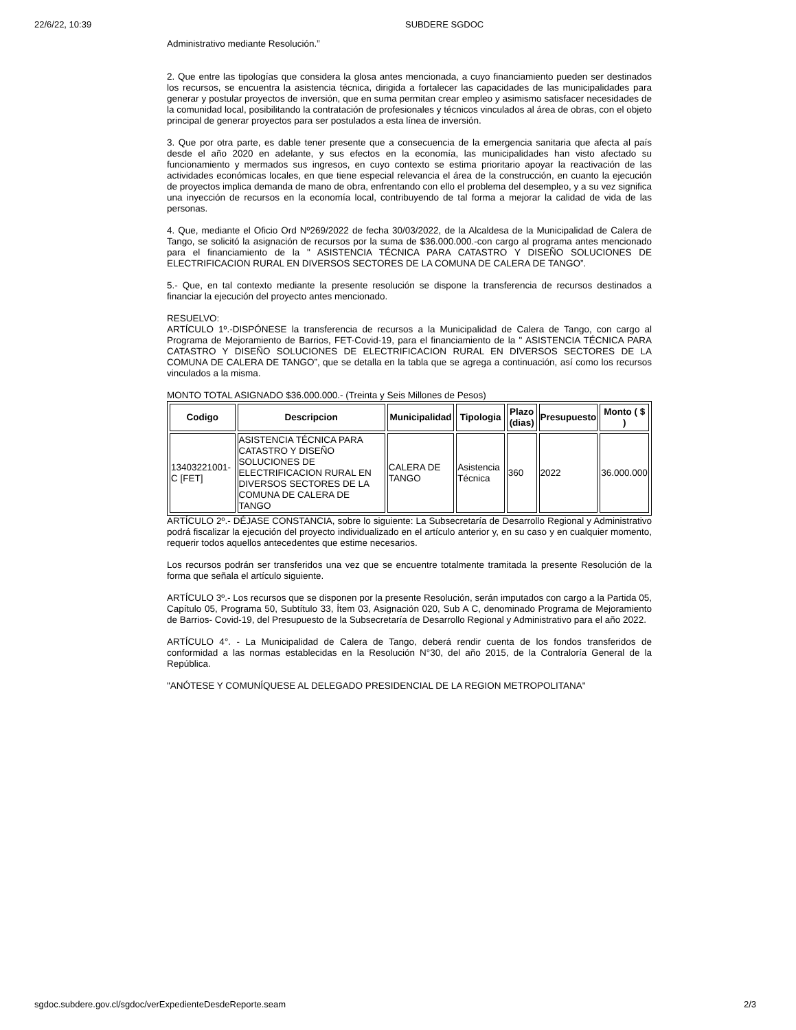22/6/22, 10:39 SUBDERE SGDOC
Administrativo mediante Resolución.”
2. Que entre las tipologías que considera la glosa antes mencionada, a cuyo financiamiento pueden ser destinados los recursos, se encuentra la asistencia técnica, dirigida a fortalecer las capacidades de las municipalidades para generar y postular proyectos de inversión, que en suma permitan crear empleo y asimismo satisfacer necesidades de la comunidad local, posibilitando la contratación de profesionales y técnicos vinculados al área de obras, con el objeto principal de generar proyectos para ser postulados a esta línea de inversión.
3. Que por otra parte, es dable tener presente que a consecuencia de la emergencia sanitaria que afecta al país desde el año 2020 en adelante, y sus efectos en la economía, las municipalidades han visto afectado su funcionamiento y mermados sus ingresos, en cuyo contexto se estima prioritario apoyar la reactivación de las actividades económicas locales, en que tiene especial relevancia el área de la construcción, en cuanto la ejecución de proyectos implica demanda de mano de obra, enfrentando con ello el problema del desempleo, y a su vez significa una inyección de recursos en la economía local, contribuyendo de tal forma a mejorar la calidad de vida de las personas.
4. Que, mediante el Oficio Ord Nº269/2022 de fecha 30/03/2022, de la Alcaldesa de la Municipalidad de Calera de Tango, se solicitó la asignación de recursos por la suma de $36.000.000.-con cargo al programa antes mencionado para el financiamiento de la " ASISTENCIA TÉCNICA PARA CATASTRO Y DISEÑO SOLUCIONES DE ELECTRIFICACION RURAL EN DIVERSOS SECTORES DE LA COMUNA DE CALERA DE TANGO”.
5.- Que, en tal contexto mediante la presente resolución se dispone la transferencia de recursos destinados a financiar la ejecución del proyecto antes mencionado.
RESUELVO:
ARTÍCULO 1º.-DISPÓNESE la transferencia de recursos a la Municipalidad de Calera de Tango, con cargo al Programa de Mejoramiento de Barrios, FET-Covid-19, para el financiamiento de la " ASISTENCIA TÉCNICA PARA CATASTRO Y DISEÑO SOLUCIONES DE ELECTRIFICACION RURAL EN DIVERSOS SECTORES DE LA COMUNA DE CALERA DE TANGO”, que se detalla en la tabla que se agrega a continuación, así como los recursos vinculados a la misma.
MONTO TOTAL ASIGNADO $36.000.000.- (Treinta y Seis Millones de Pesos)
| Codigo | Descripcion | Municipalidad | Tipologia | Plazo (dias) | Presupuesto | Monto ( $ ) |
| --- | --- | --- | --- | --- | --- | --- |
| 13403221001-C [FET] | ASISTENCIA TÉCNICA PARA CATASTRO Y DISEÑO SOLUCIONES DE ELECTRIFICACION RURAL EN DIVERSOS SECTORES DE LA COMUNA DE CALERA DE TANGO | CALERA DE TANGO | Asistencia Técnica | 360 | 2022 | 36.000.000 |
ARTÍCULO 2º.- DÉJASE CONSTANCIA, sobre lo siguiente: La Subsecretaría de Desarrollo Regional y Administrativo podrá fiscalizar la ejecución del proyecto individualizado en el artículo anterior y, en su caso y en cualquier momento, requerir todos aquellos antecedentes que estime necesarios.
Los recursos podrán ser transferidos una vez que se encuentre totalmente tramitada la presente Resolución de la forma que señala el artículo siguiente.
ARTÍCULO 3º.- Los recursos que se disponen por la presente Resolución, serán imputados con cargo a la Partida 05, Capítulo 05, Programa 50, Subtítulo 33, Ítem 03, Asignación 020, Sub A C, denominado Programa de Mejoramiento de Barrios- Covid-19, del Presupuesto de la Subsecretaría de Desarrollo Regional y Administrativo para el año 2022.
ARTÍCULO 4°. - La Municipalidad de Calera de Tango, deberá rendir cuenta de los fondos transferidos de conformidad a las normas establecidas en la Resolución N°30, del año 2015, de la Contraloría General de la República.
"ANÓTESE Y COMUNÍQUESE AL DELEGADO PRESIDENCIAL DE LA REGION METROPOLITANA"
sgdoc.subdere.gov.cl/sgdoc/verExpedienteDesdeReporte.seam 2/3